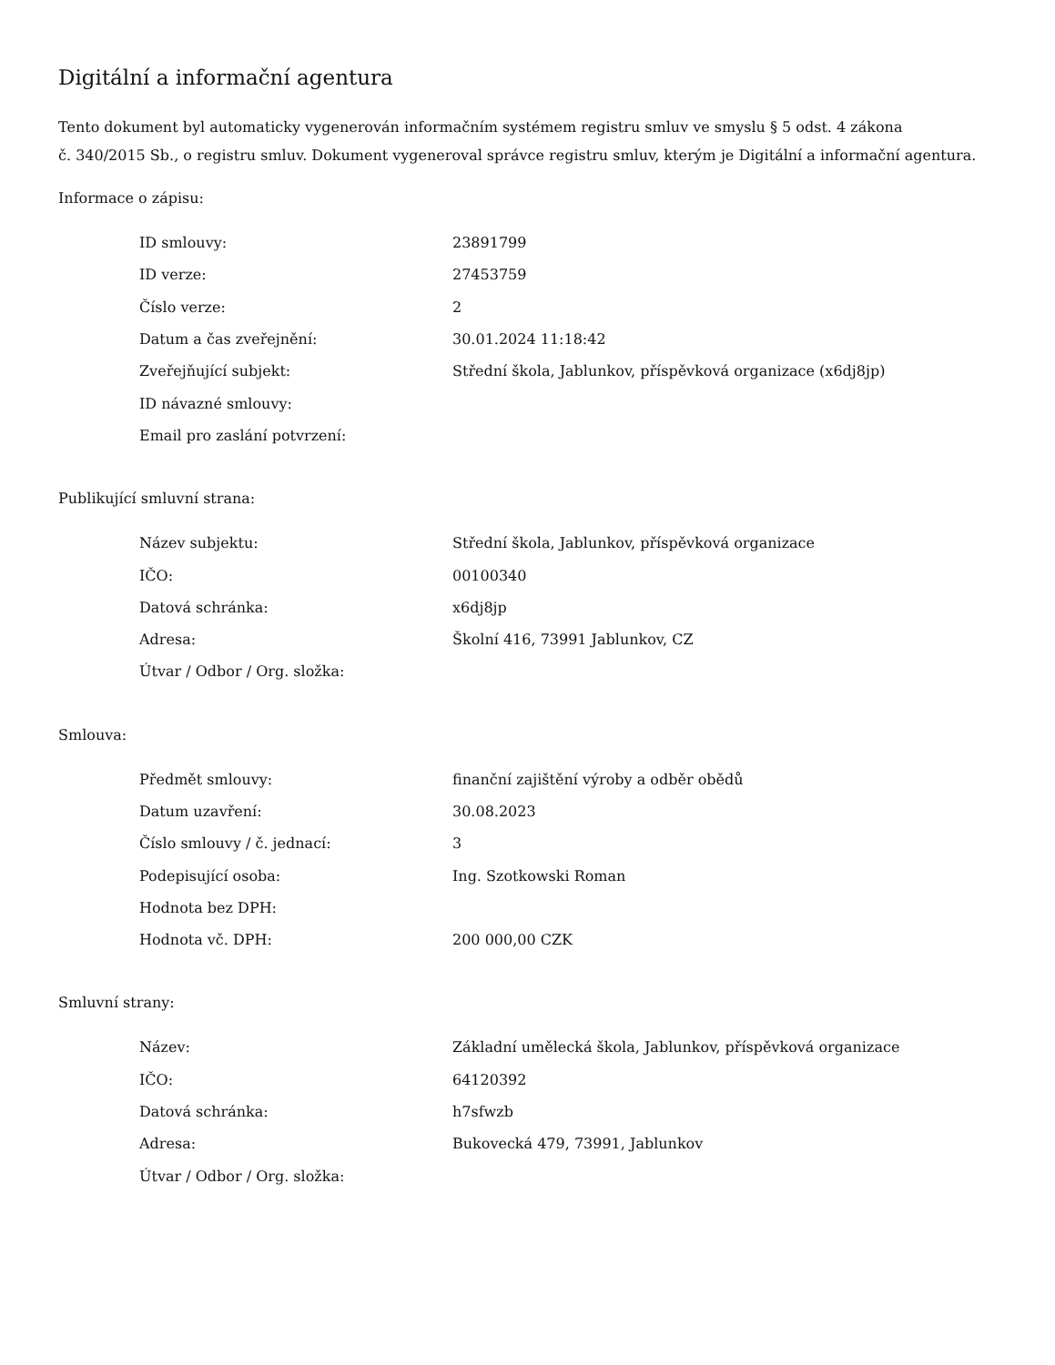Digitální a informační agentura
Tento dokument byl automaticky vygenerován informačním systémem registru smluv ve smyslu § 5 odst. 4 zákona
č. 340/2015 Sb., o registru smluv. Dokument vygeneroval správce registru smluv, kterým je Digitální a informační agentura.
Informace o zápisu:
| ID smlouvy: | 23891799 |
| ID verze: | 27453759 |
| Číslo verze: | 2 |
| Datum a čas zveřejnění: | 30.01.2024 11:18:42 |
| Zveřejňující subjekt: | Střední škola, Jablunkov, příspěvková organizace (x6dj8jp) |
| ID návazné smlouvy: | |
| Email pro zaslání potvrzení: | |
Publikující smluvní strana:
| Název subjektu: | Střední škola, Jablunkov, příspěvková organizace |
| IČO: | 00100340 |
| Datová schránka: | x6dj8jp |
| Adresa: | Školní 416, 73991 Jablunkov, CZ |
| Útvar / Odbor / Org. složka: | |
Smlouva:
| Předmět smlouvy: | finanční zajištění výroby a odběr obědů |
| Datum uzavření: | 30.08.2023 |
| Číslo smlouvy / č. jednací: | 3 |
| Podepisující osoba: | Ing. Szotkowski Roman |
| Hodnota bez DPH: | |
| Hodnota vč. DPH: | 200 000,00 CZK |
Smluvní strany:
| Název: | Základní umělecká škola, Jablunkov, příspěvková organizace |
| IČO: | 64120392 |
| Datová schránka: | h7sfwzb |
| Adresa: | Bukovecká 479, 73991, Jablunkov |
| Útvar / Odbor / Org. složka: | |